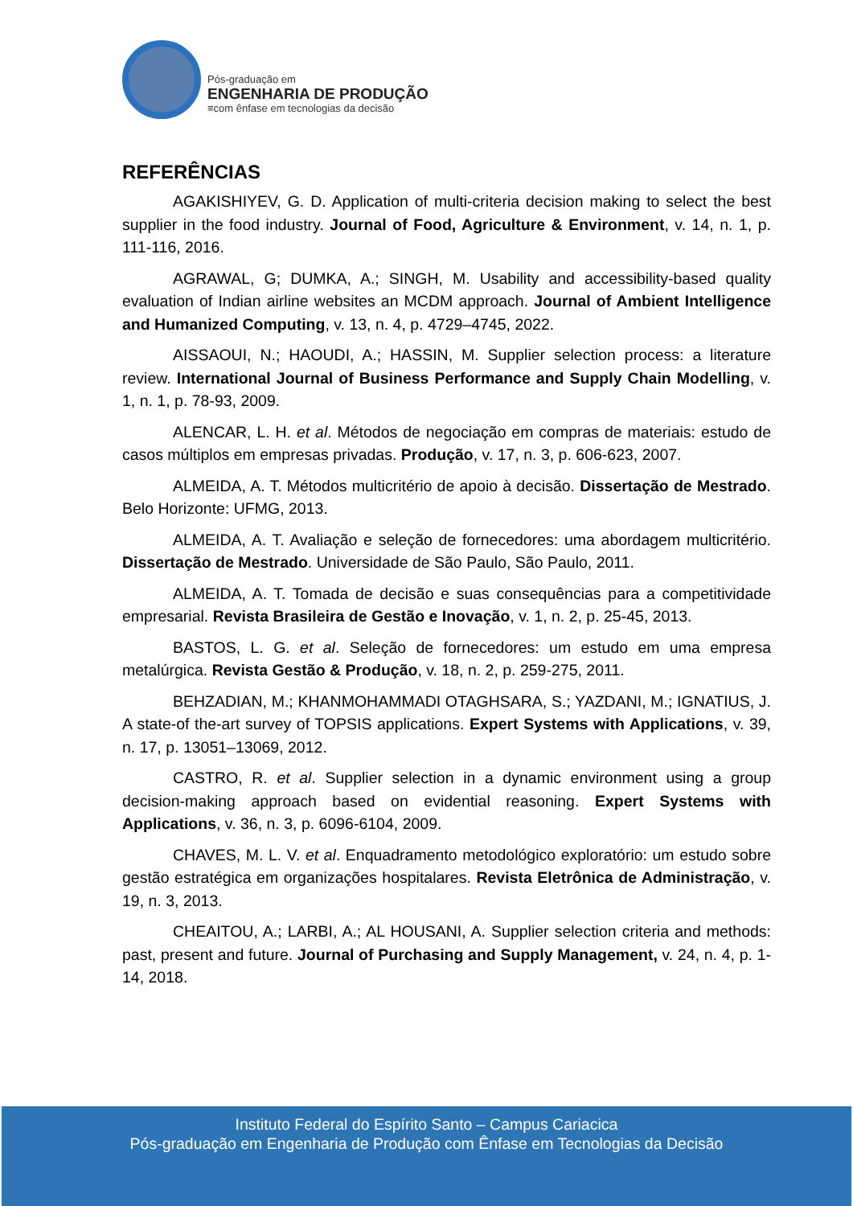Pós-graduação em
ENGENHARIA DE PRODUÇÃO
≡com ênfase em tecnologias da decisão
REFERÊNCIAS
AGAKISHIYEV, G. D. Application of multi-criteria decision making to select the best supplier in the food industry. Journal of Food, Agriculture & Environment, v. 14, n. 1, p. 111-116, 2016.
AGRAWAL, G; DUMKA, A.; SINGH, M. Usability and accessibility-based quality evaluation of Indian airline websites an MCDM approach. Journal of Ambient Intelligence and Humanized Computing, v. 13, n. 4, p. 4729–4745, 2022.
AISSAOUI, N.; HAOUDI, A.; HASSIN, M. Supplier selection process: a literature review. International Journal of Business Performance and Supply Chain Modelling, v. 1, n. 1, p. 78-93, 2009.
ALENCAR, L. H. et al. Métodos de negociação em compras de materiais: estudo de casos múltiplos em empresas privadas. Produção, v. 17, n. 3, p. 606-623, 2007.
ALMEIDA, A. T. Métodos multicritério de apoio à decisão. Dissertação de Mestrado. Belo Horizonte: UFMG, 2013.
ALMEIDA, A. T. Avaliação e seleção de fornecedores: uma abordagem multicritério. Dissertação de Mestrado. Universidade de São Paulo, São Paulo, 2011.
ALMEIDA, A. T. Tomada de decisão e suas consequências para a competitividade empresarial. Revista Brasileira de Gestão e Inovação, v. 1, n. 2, p. 25-45, 2013.
BASTOS, L. G. et al. Seleção de fornecedores: um estudo em uma empresa metalúrgica. Revista Gestão & Produção, v. 18, n. 2, p. 259-275, 2011.
BEHZADIAN, M.; KHANMOHAMMADI OTAGHSARA, S.; YAZDANI, M.; IGNATIUS, J. A state-of the-art survey of TOPSIS applications. Expert Systems with Applications, v. 39, n. 17, p. 13051–13069, 2012.
CASTRO, R. et al. Supplier selection in a dynamic environment using a group decision-making approach based on evidential reasoning. Expert Systems with Applications, v. 36, n. 3, p. 6096-6104, 2009.
CHAVES, M. L. V. et al. Enquadramento metodológico exploratório: um estudo sobre gestão estratégica em organizações hospitalares. Revista Eletrônica de Administração, v. 19, n. 3, 2013.
CHEAITOU, A.; LARBI, A.; AL HOUSANI, A. Supplier selection criteria and methods: past, present and future. Journal of Purchasing and Supply Management, v. 24, n. 4, p. 1-14, 2018.
Instituto Federal do Espírito Santo – Campus Cariacica
Pós-graduação em Engenharia de Produção com Ênfase em Tecnologias da Decisão